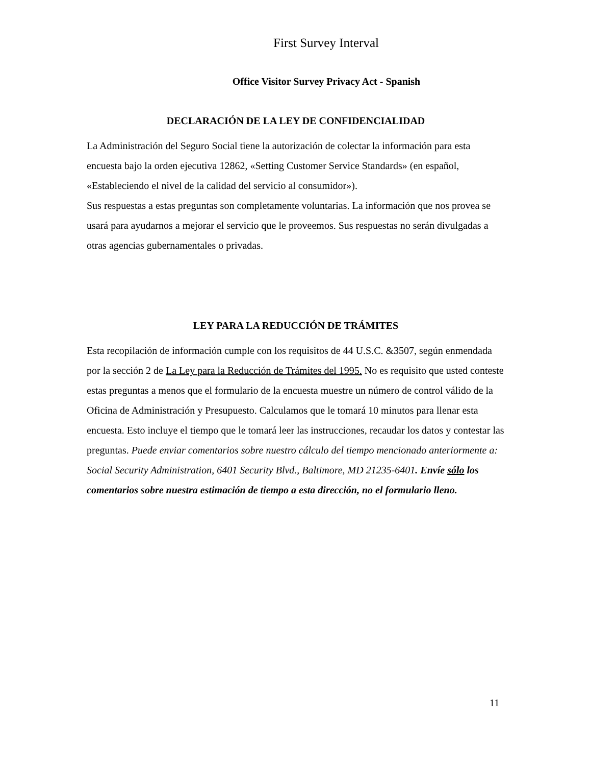First Survey Interval
Office Visitor Survey Privacy Act - Spanish
DECLARACIÓN DE LA LEY DE CONFIDENCIALIDAD
La Administración del Seguro Social tiene la autorización de colectar la información para esta encuesta bajo la orden ejecutiva 12862, «Setting Customer Service Standards» (en español, «Estableciendo el nivel de la calidad del servicio al consumidor»).
Sus respuestas a estas preguntas son completamente voluntarias. La información que nos provea se usará para ayudarnos a mejorar el servicio que le proveemos. Sus respuestas no serán divulgadas a otras agencias gubernamentales o privadas.
LEY PARA LA REDUCCIÓN DE TRÁMITES
Esta recopilación de información cumple con los requisitos de 44 U.S.C. &3507, según enmendada por la sección 2 de La Ley para la Reducción de Trámites del 1995. No es requisito que usted conteste estas preguntas a menos que el formulario de la encuesta muestre un número de control válido de la Oficina de Administración y Presupuesto. Calculamos que le tomará 10 minutos para llenar esta encuesta. Esto incluye el tiempo que le tomará leer las instrucciones, recaudar los datos y contestar las preguntas. Puede enviar comentarios sobre nuestro cálculo del tiempo mencionado anteriormente a: Social Security Administration, 6401 Security Blvd., Baltimore, MD 21235-6401. Envíe sólo los comentarios sobre nuestra estimación de tiempo a esta dirección, no el formulario lleno.
11